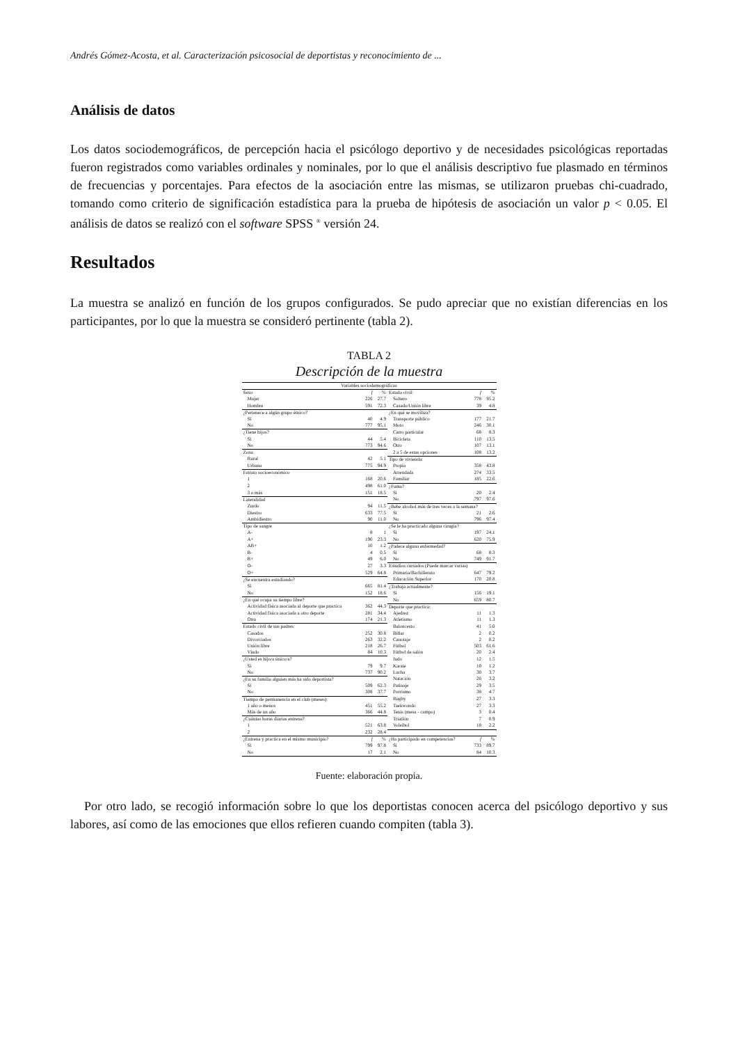Andrés Gómez-Acosta, et al. Caracterización psicosocial de deportistas y reconocimiento de ...
Análisis de datos
Los datos sociodemográficos, de percepción hacia el psicólogo deportivo y de necesidades psicológicas reportadas fueron registrados como variables ordinales y nominales, por lo que el análisis descriptivo fue plasmado en términos de frecuencias y porcentajes. Para efectos de la asociación entre las mismas, se utilizaron pruebas chi-cuadrado, tomando como criterio de significación estadística para la prueba de hipótesis de asociación un valor p < 0.05. El análisis de datos se realizó con el software SPSS <sup>®</sup> versión 24.
Resultados
La muestra se analizó en función de los grupos configurados. Se pudo apreciar que no existían diferencias en los participantes, por lo que la muestra se consideró pertinente (tabla 2).
TABLA 2
Descripción de la muestra
| Variables sociodemográficas | | | | | |
| --- | --- | --- | --- | --- | --- |
| Sexo | f | % | Estado civil: | f | % |
| Mujer | 226 | 27.7 | Soltero | 778 | 95.2 |
| Hombre | 591 | 72.3 | Casado/Unión libre | 39 | 4.8 |
| ¿Pertenece a algún grupo étnico? | | | ¿En qué se moviliza? | | |
| Sí | 40 | 4.9 | Transporte público | 177 | 21.7 |
| No | 777 | 95.1 | Moto | 246 | 30.1 |
| ¿Tiene hijos? | | | Carro particular | 68 | 8.3 |
| Sí | 44 | 5.4 | Bicicleta | 110 | 13.5 |
| No | 773 | 94.6 | Otro | 107 | 13.1 |
| Zona | | | 2 a 5 de estas opciones | 108 | 13.2 |
| Rural | 42 | 5.1 | Tipo de vivienda: | | |
| Urbana | 775 | 94.9 | Propia | 358 | 43.8 |
| Estrato socioeconómico | | | Arrendada | 274 | 33.5 |
| 1 | 168 | 20.6 | Familiar | 185 | 22.6 |
| 2 | 498 | 61.0 | ¿Fuma? | | |
| 3 o más | 151 | 18.5 | Sí | 20 | 2.4 |
| Lateralidad | | | No | 797 | 97.6 |
| Zurdo | 94 | 11.5 | ¿Bebe alcohol más de tres veces a la semana? | | |
| Diestro | 633 | 77.5 | Sí | 21 | 2.6 |
| Ambidiestro | 90 | 11.0 | No | 796 | 97.4 |
| Tipo de sangre | | | ¿Se le ha practicado alguna cirugía? | | |
| A- | 8 | 1 | Sí | 197 | 24.1 |
| A+ | 190 | 23.3 | No | 620 | 75.9 |
| AB+ | 10 | 1.2 | ¿Padece alguna enfermedad? | | |
| B- | 4 | 0.5 | Sí | 68 | 8.3 |
| B+ | 49 | 6.0 | No | 749 | 91.7 |
| O- | 27 | 3.3 | Estudios cursados (Puede marcar varias) | | |
| O+ | 529 | 64.8 | Primaria/Bachillerato | 647 | 79.2 |
| ¿Se encuentra estudiando? | | | Educación Superior | 170 | 20.8 |
| Sí | 665 | 81.4 | ¿Trabaja actualmente? | | |
| No | 152 | 18.6 | Sí | 156 | 19.1 |
| ¿En qué ocupa su tiempo libre? | | | No | 659 | 80.7 |
| Actividad física asociada al deporte que practica | 362 | 44.3 | Deporte que practica: | | |
| Actividad física asociada a otro deporte | 281 | 34.4 | Ajedrez | 11 | 1.3 |
| Otra | 174 | 21.3 | Atletismo | 11 | 1.3 |
| Estado civil de sus padres: | | | Baloncesto | 41 | 5.0 |
| Casados | 252 | 30.8 | Billar | 2 | 0.2 |
| Divorciados | 263 | 32.2 | Canotaje | 2 | 0.2 |
| Unión libre | 218 | 26.7 | Fútbol | 503 | 61.6 |
| Viudo | 84 | 10.3 | Fútbol de salón | 20 | 2.4 |
| ¿Usted es hijo/a único/a? | | | Judo | 12 | 1.5 |
| Sí | 79 | 9.7 | Karate | 10 | 1.2 |
| No | 737 | 90.2 | Lucha | 30 | 3.7 |
| ¿En su familia alguien más ha sido deportista? | | | Natación | 26 | 3.2 |
| Sí | 509 | 62.3 | Patinaje | 29 | 3.5 |
| No | 308 | 37.7 | Porrismo | 38 | 4.7 |
| Tiempo de permanencia en el club (meses): | | | Rugby | 27 | 3.3 |
| 1 año o menos | 451 | 55.2 | Taekwondo | 27 | 3.3 |
| Más de un año | 366 | 44.8 | Tenis (mesa - campo) | 3 | 0.4 |
| ¿Cuántas horas diarias entrena? | | | Triatlón | 7 | 0.9 |
| 1 | 521 | 63.8 | Voleibol | 18 | 2.2 |
| 2 | 232 | 28.4 | | | |
| ¿Entrena y practica en el mismo municipio? | f | % | ¿Ha participado en competencias? | f | % |
| Sí | 799 | 97.8 | Sí | 733 | 89.7 |
| No | 17 | 2.1 | No | 84 | 10.3 |
Fuente: elaboración propia.
Por otro lado, se recogió información sobre lo que los deportistas conocen acerca del psicólogo deportivo y sus labores, así como de las emociones que ellos refieren cuando compiten (tabla 3).